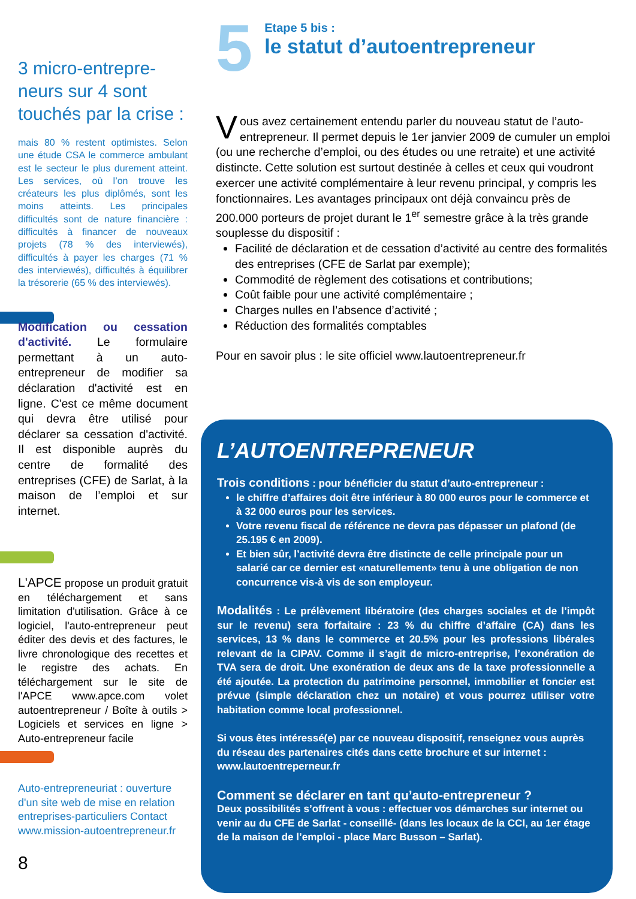3 micro-entrepre-neurs sur 4 sont touchés par la crise :
mais 80 % restent optimistes. Selon une étude CSA le commerce ambulant est le secteur le plus durement atteint. Les services, où l’on trouve les créateurs les plus diplômés, sont les moins atteints. Les principales difficultés sont de nature financière : difficultés à financer de nouveaux projets (78 % des interviewés), difficultés à payer les charges (71 % des interviewés), difficultés à équilibrer la trésorerie (65 % des interviewés).
Modification ou cessation d'activité. Le formulaire permettant à un auto-entrepreneur de modifier sa déclaration d'activité est en ligne. C'est ce même document qui devra être utilisé pour déclarer sa cessation d'activité. Il est disponible auprès du centre de formalité des entreprises (CFE) de Sarlat, à la maison de l’emploi et sur internet.
L'APCE propose un produit gratuit en téléchargement et sans limitation d'utilisation. Grâce à ce logiciel, l'auto-entrepreneur peut éditer des devis et des factures, le livre chronologique des recettes et le registre des achats. En téléchargement sur le site de l'APCE www.apce.com volet autoentrepreneur / Boîte à outils > Logiciels et services en ligne > Auto-entrepreneur facile
Auto-entrepreneuriat : ouverture d'un site web de mise en relation entreprises-particuliers Contact www.mission-autoentrepreneur.fr
8
5
Etape 5 bis :
le statut d’autoentrepreneur
Vous avez certainement entendu parler du nouveau statut de l’auto-entrepreneur. Il permet depuis le 1er janvier 2009 de cumuler un emploi (ou une recherche d’emploi, ou des études ou une retraite) et une activité distincte. Cette solution est surtout destinée à celles et ceux qui voudront exercer une activité complémentaire à leur revenu principal, y compris les fonctionnaires. Les avantages principaux ont déjà convaincu près de 200.000 porteurs de projet durant le 1<sup>er</sup> semestre grâce à la très grande souplesse du dispositif :
Facilité de déclaration et de cessation d’activité au centre des formalités des entreprises (CFE de Sarlat par exemple);
Commodité de règlement des cotisations et contributions;
Coût faible pour une activité complémentaire ;
Charges nulles en l’absence d’activité ;
Réduction des formalités comptables
Pour en savoir plus : le site officiel www.lautoentrepreneur.fr
L’AUTOENTREPRENEUR
Trois conditions : pour bénéficier du statut d’auto-entrepreneur :
le chiffre d’affaires doit être inférieur à 80 000 euros pour le commerce et à 32 000 euros pour les services.
Votre revenu fiscal de référence ne devra pas dépasser un plafond (de 25.195 € en 2009).
Et bien sûr, l’activité devra être distincte de celle principale pour un salarié car ce dernier est «naturellement» tenu à une obligation de non concurrence vis-à vis de son employeur.
Modalités : Le prélèvement libératoire (des charges sociales et de l’impôt sur le revenu) sera forfaitaire : 23 % du chiffre d’affaire (CA) dans les services, 13 % dans le commerce et 20.5% pour les professions libérales relevant de la CIPAV. Comme il s’agit de micro-entreprise, l’exonération de TVA sera de droit. Une exonération de deux ans de la taxe professionnelle a été ajoutée. La protection du patrimoine personnel, immobilier et foncier est prévue (simple déclaration chez un notaire) et vous pourrez utiliser votre habitation comme local professionnel.
Si vous êtes intéressé(e) par ce nouveau dispositif, renseignez vous auprès du réseau des partenaires cités dans cette brochure et sur internet : www.lautoentreperneur.fr
Comment se déclarer en tant qu’auto-entrepreneur ?
Deux possibilités s’offrent à vous : effectuer vos démarches sur internet ou venir au du CFE de Sarlat - conseillé- (dans les locaux de la CCI, au 1er étage de la maison de l’emploi - place Marc Busson – Sarlat).